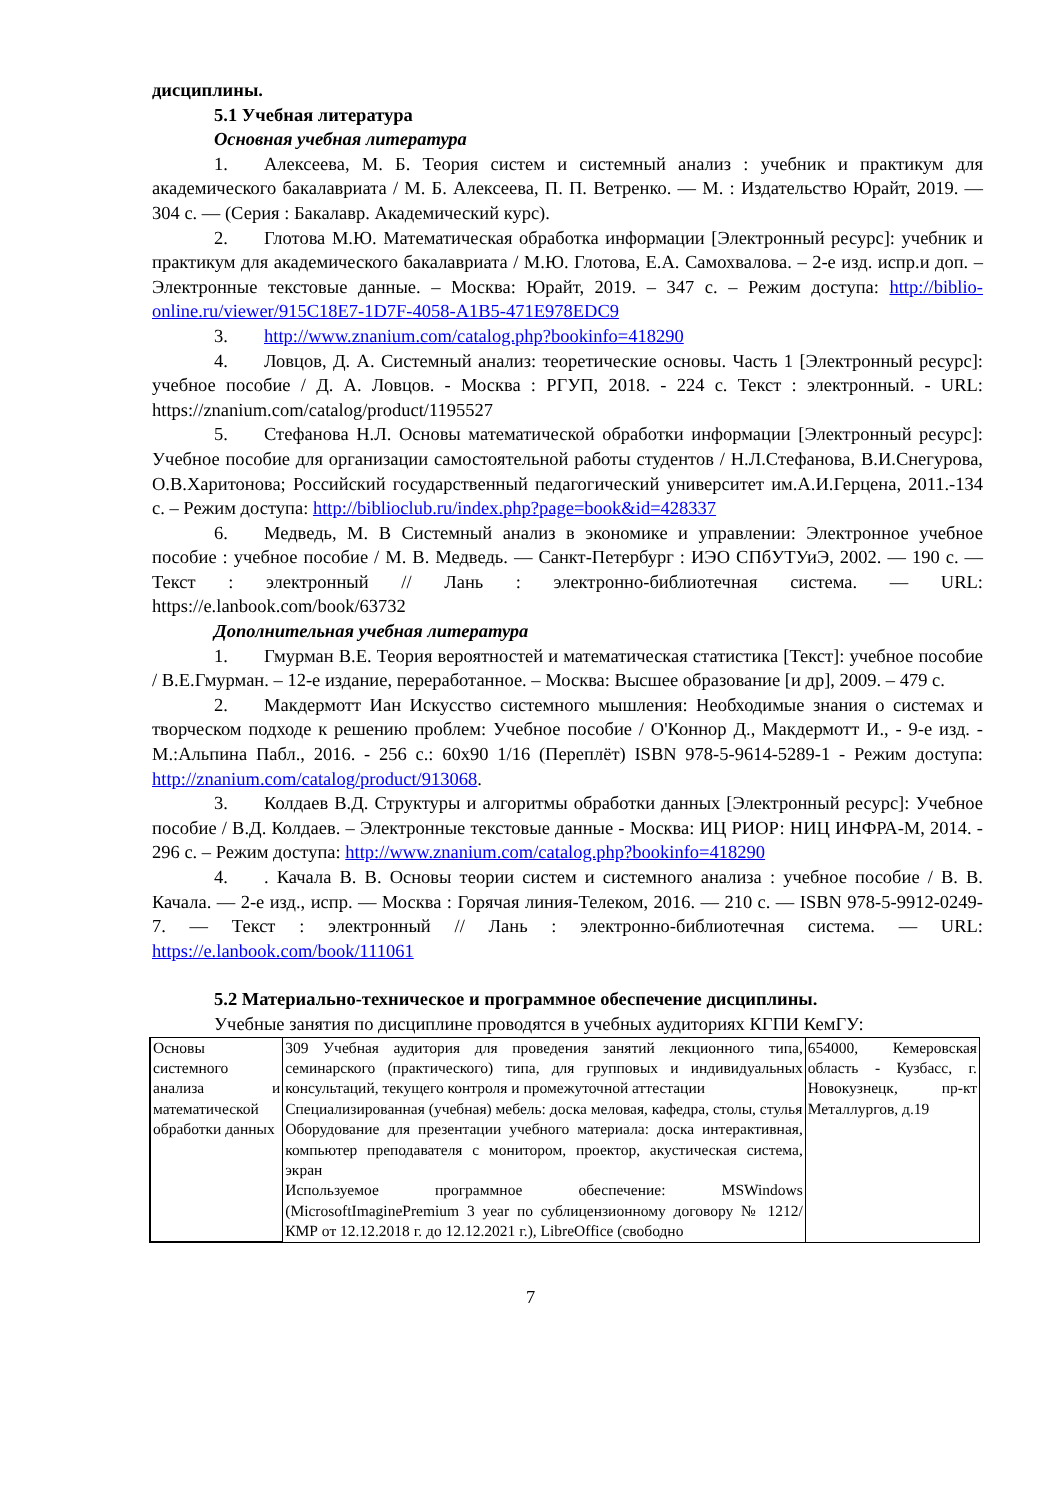дисциплины.
5.1 Учебная литература
Основная учебная литература
1. Алексеева, М. Б. Теория систем и системный анализ : учебник и практикум для академического бакалавриата / М. Б. Алексеева, П. П. Ветренко. — М. : Издательство Юрайт, 2019. — 304 с. — (Серия : Бакалавр. Академический курс).
2. Глотова М.Ю. Математическая обработка информации [Электронный ресурс]: учебник и практикум для академического бакалавриата / М.Ю. Глотова, Е.А. Самохвалова. – 2-е изд. испр.и доп. – Электронные текстовые данные. – Москва: Юрайт, 2019. – 347 с. – Режим доступа: http://biblio-online.ru/viewer/915C18E7-1D7F-4058-A1B5-471E978EDC9
3. http://www.znanium.com/catalog.php?bookinfo=418290
4. Ловцов, Д. А. Системный анализ: теоретические основы. Часть 1 [Электронный ресурс]: учебное пособие / Д. А. Ловцов. - Москва : РГУП, 2018. - 224 с. Текст : электронный. - URL: https://znanium.com/catalog/product/1195527
5. Стефанова Н.Л. Основы математической обработки информации [Электронный ресурс]: Учебное пособие для организации самостоятельной работы студентов / Н.Л.Стефанова, В.И.Снегурова, О.В.Харитонова; Российский государственный педагогический университет им.А.И.Герцена, 2011.-134 с. – Режим доступа: http://biblioclub.ru/index.php?page=book&id=428337
6. Медведь, М. В Системный анализ в экономике и управлении: Электронное учебное пособие : учебное пособие / М. В. Медведь. — Санкт-Петербург : ИЭО СПбУТУиЭ, 2002. — 190 с. — Текст : электронный // Лань : электронно-библиотечная система. — URL: https://e.lanbook.com/book/63732
Дополнительная учебная литература
1. Гмурман В.Е. Теория вероятностей и математическая статистика [Текст]: учебное пособие / В.Е.Гмурман. – 12-е издание, переработанное. – Москва: Высшее образование [и др], 2009. – 479 с.
2. Макдермотт Иан Искусство системного мышления: Необходимые знания о системах и творческом подходе к решению проблем: Учебное пособие / О'Коннор Д., Макдермотт И., - 9-е изд. - М.:Альпина Пабл., 2016. - 256 с.: 60x90 1/16 (Переплёт) ISBN 978-5-9614-5289-1 - Режим доступа: http://znanium.com/catalog/product/913068.
3. Колдаев В.Д. Структуры и алгоритмы обработки данных [Электронный ресурс]: Учебное пособие / В.Д. Колдаев. – Электронные текстовые данные - Москва: ИЦ РИОР: НИЦ ИНФРА-М, 2014. - 296 с. – Режим доступа: http://www.znanium.com/catalog.php?bookinfo=418290
4.. Качала В. В. Основы теории систем и системного анализа : учебное пособие / В. В. Качала. — 2-е изд., испр. — Москва : Горячая линия-Телеком, 2016. — 210 с. — ISBN 978-5-9912-0249-7. — Текст : электронный // Лань : электронно-библиотечная система. — URL: https://e.lanbook.com/book/111061
5.2 Материально-техническое и программное обеспечение дисциплины.
Учебные занятия по дисциплине проводятся в учебных аудиториях КГПИ КемГУ:
| Основы системного анализа и математической обработки данных | 309 Учебная аудитория для проведения занятий лекционного типа, семинарского (практического) типа, для групповых и индивидуальных консультаций, текущего контроля и промежуточной аттестации Специализированная (учебная) мебель: доска меловая, кафедра, столы, стулья Оборудование для презентации учебного материала: доска интерактивная, компьютер преподавателя с монитором, проектор, акустическая система, экран Используемое программное обеспечение: MSWindows (MicrosoftImaginePremium 3 year по сублицензионному договору № 1212/КМР от 12.12.2018 г. до 12.12.2021 г.), LibreOffice (свободно | 654000, Кемеровская область - Кузбасс, г. Новокузнецк, пр-кт Металлургов, д.19 |
7